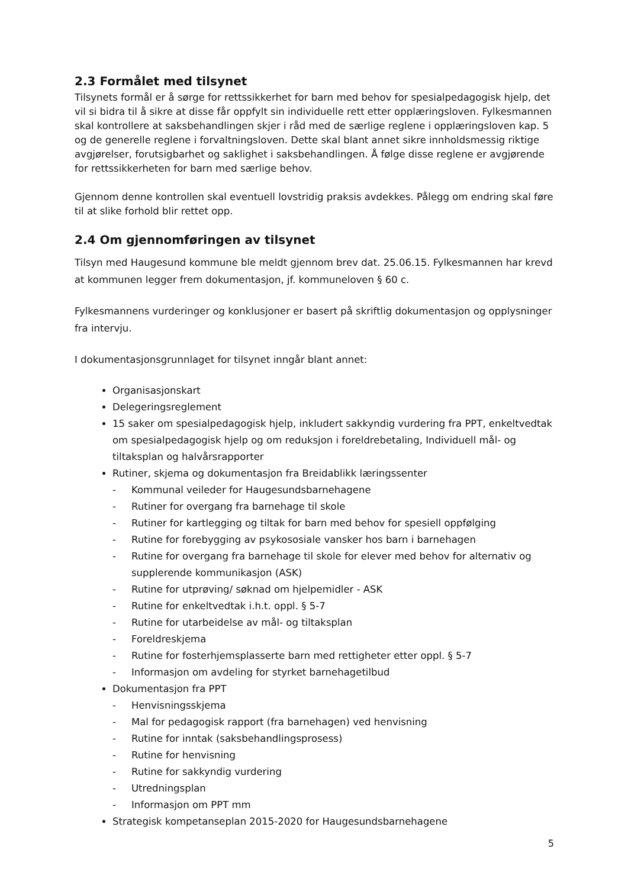2.3 Formålet med tilsynet
Tilsynets formål er å sørge for rettssikkerhet for barn med behov for spesialpedagogisk hjelp, det vil si bidra til å sikre at disse får oppfylt sin individuelle rett etter opplæringsloven. Fylkesmannen skal kontrollere at saksbehandlingen skjer i råd med de særlige reglene i opplæringsloven kap. 5 og de generelle reglene i forvaltningsloven. Dette skal blant annet sikre innholdsmessig riktige avgjørelser, forutsigbarhet og saklighet i saksbehandlingen. Å følge disse reglene er avgjørende for rettssikkerheten for barn med særlige behov.
Gjennom denne kontrollen skal eventuell lovstridig praksis avdekkes. Pålegg om endring skal føre til at slike forhold blir rettet opp.
2.4 Om gjennomføringen av tilsynet
Tilsyn med Haugesund kommune ble meldt gjennom brev dat. 25.06.15. Fylkesmannen har krevd at kommunen legger frem dokumentasjon, jf. kommuneloven § 60 c.
Fylkesmannens vurderinger og konklusjoner er basert på skriftlig dokumentasjon og opplysninger fra intervju.
I dokumentasjonsgrunnlaget for tilsynet inngår blant annet:
Organisasjonskart
Delegeringsreglement
15 saker om spesialpedagogisk hjelp, inkludert sakkyndig vurdering fra PPT, enkeltvedtak om spesialpedagogisk hjelp og om reduksjon i foreldrebetaling, Individuell mål- og tiltaksplan og halvårsrapporter
Rutiner, skjema og dokumentasjon fra Breidablikk læringssenter
- Kommunal veileder for Haugesundsbarnehagene
- Rutiner for overgang fra barnehage til skole
- Rutiner for kartlegging og tiltak for barn med behov for spesiell oppfølging
- Rutine for forebygging av psykososiale vansker hos barn i barnehagen
- Rutine for overgang fra barnehage til skole for elever med behov for alternativ og supplerende kommunikasjon (ASK)
- Rutine for utprøving/ søknad om hjelpemidler - ASK
- Rutine for enkeltvedtak i.h.t. oppl. § 5-7
- Rutine for utarbeidelse av mål- og tiltaksplan
- Foreldreskjema
- Rutine for fosterhjemsplasserte barn med rettigheter etter oppl. § 5-7
- Informasjon om avdeling for styrket barnehagetilbud
Dokumentasjon fra PPT
- Henvisningsskjema
- Mal for pedagogisk rapport (fra barnehagen) ved henvisning
- Rutine for inntak (saksbehandlingsprosess)
- Rutine for henvisning
- Rutine for sakkyndig vurdering
- Utredningsplan
- Informasjon om PPT mm
Strategisk kompetanseplan 2015-2020 for Haugesundsbarnehagene
5